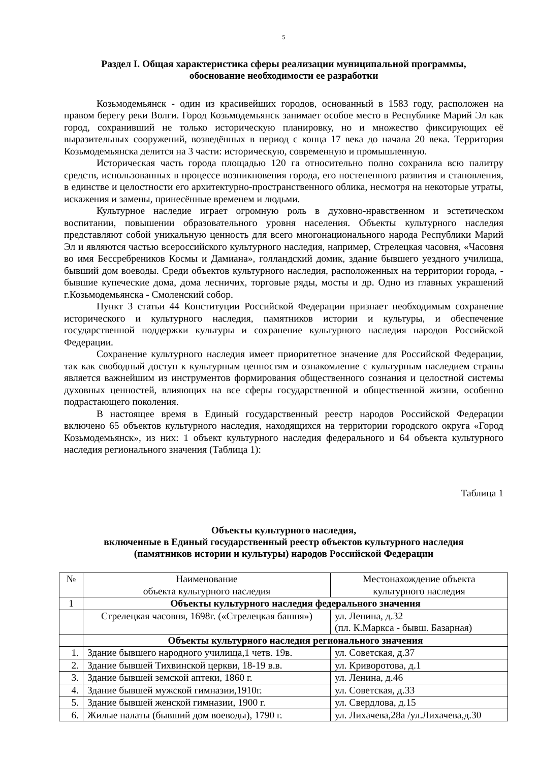5
Раздел I. Общая характеристика сферы реализации муниципальной программы,
обоснование необходимости ее разработки
Козьмодемьянск - один из красивейших городов, основанный в 1583 году, расположен на правом берегу реки Волги. Город Козьмодемьянск занимает особое место в Республике Марий Эл как город, сохранивший не только историческую планировку, но и множество фиксирующих её выразительных сооружений, возведённых в период с конца 17 века до начала 20 века. Территория Козьмодемьянска делится на 3 части: историческую, современную и промышленную.
Историческая часть города площадью 120 га относительно полно сохранила всю палитру средств, использованных в процессе возникновения города, его постепенного развития и становления, в единстве и целостности его архитектурно-пространственного облика, несмотря на некоторые утраты, искажения и замены, принесённые временем и людьми.
Культурное наследие играет огромную роль в духовно-нравственном и эстетическом воспитании, повышении образовательного уровня населения. Объекты культурного наследия представляют собой уникальную ценность для всего многонационального народа Республики Марий Эл и являются частью всероссийского культурного наследия, например, Стрелецкая часовня, «Часовня во имя Бессребреников Космы и Дамиана», голландский домик, здание бывшего уездного училища, бывший дом воеводы. Среди объектов культурного наследия, расположенных на территории города, - бывшие купеческие дома, дома лесничих, торговые ряды, мосты и др. Одно из главных украшений г.Козьмодемьянска - Смоленский собор.
Пункт 3 статьи 44 Конституции Российской Федерации признает необходимым сохранение исторического и культурного наследия, памятников истории и культуры, и обеспечение государственной поддержки культуры и сохранение культурного наследия народов Российской Федерации.
Сохранение культурного наследия имеет приоритетное значение для Российской Федерации, так как свободный доступ к культурным ценностям и ознакомление с культурным наследием страны является важнейшим из инструментов формирования общественного сознания и целостной системы духовных ценностей, влияющих на все сферы государственной и общественной жизни, особенно подрастающего поколения.
В настоящее время в Единый государственный реестр народов Российской Федерации включено 65 объектов культурного наследия, находящихся на территории городского округа «Город Козьмодемьянск», из них: 1 объект культурного наследия федерального и 64 объекта культурного наследия регионального значения (Таблица 1):
Таблица 1
Объекты культурного наследия,
включенные в Единый государственный реестр объектов культурного наследия
(памятников истории и культуры) народов Российской Федерации
| № | Наименование объекта культурного наследия | Местонахождение объекта культурного наследия |
| --- | --- | --- |
| 1 | Объекты культурного наследия федерального значения | |
| | Стрелецкая часовня, 1698г. («Стрелецкая башня») | ул. Ленина, д.32 (пл. К.Маркса - бывш. Базарная) |
| | Объекты культурного наследия регионального значения | |
| 1. | Здание бывшего народного училища,1 четв. 19в. | ул. Советская, д.37 |
| 2. | Здание бывшей Тихвинской церкви, 18-19 в.в. | ул. Криворотова, д.1 |
| 3. | Здание бывшей земской аптеки, 1860 г. | ул. Ленина, д.46 |
| 4. | Здание бывшей мужской гимназии,1910г. | ул. Советская, д.33 |
| 5. | Здание бывшей женской гимназии, 1900 г. | ул. Свердлова, д.15 |
| 6. | Жилые палаты (бывший дом воеводы), 1790 г. | ул. Лихачева,28а /ул.Лихачева,д.30 |